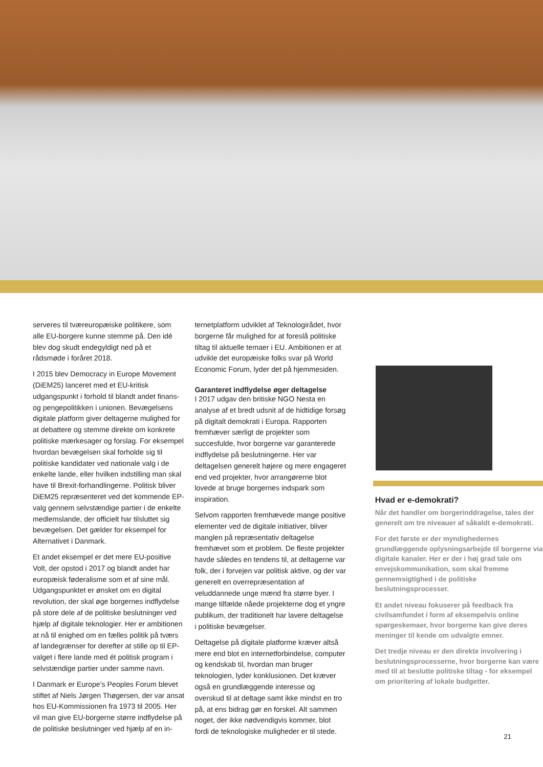serveres til tværeuropæiske politikere, som alle EU-borgere kunne stemme på. Den idé blev dog skudt endegyldigt ned på et rådsmøde i foråret 2018.
I 2015 blev Democracy in Europe Movement (DiEM25) lanceret med et EU-kritisk udgangspunkt i forhold til blandt andet finans- og pengepolitikken i unionen. Bevægelsens digitale platform giver deltagerne mulighed for at debattere og stemme direkte om konkrete politiske mærkesager og forslag. For eksempel hvordan bevægelsen skal forholde sig til politiske kandidater ved nationale valg i de enkelte lande, eller hvilken indstilling man skal have til Brexit-forhandlingerne. Politisk bliver DiEM25 repræsenteret ved det kommende EP-valg gennem selvstændige partier i de enkelte medlemslande, der officielt har tilsluttet sig bevægelsen. Det gælder for eksempel for Alternativet i Danmark.
Et andet eksempel er det mere EU-positive Volt, der opstod i 2017 og blandt andet har europæisk føderalisme som et af sine mål. Udgangspunktet er ønsket om en digital revolution, der skal øge borgernes indflydelse på store dele af de politiske beslutninger ved hjælp af digitale teknologier. Her er ambitionen at nå til enighed om en fælles politik på tværs af landegrænser for derefter at stille op til EP-valget i flere lande med ét politisk program i selvstændige partier under samme navn.
I Danmark er Europe’s Peoples Forum blevet stiftet af Niels Jørgen Thøgersen, der var ansat hos EU-Kommissionen fra 1973 til 2005. Her vil man give EU-borgerne større indflydelse på de politiske beslutninger ved hjælp af en in-
ternetplatform udviklet af Teknologirådet, hvor borgerne får mulighed for at foreslå politiske tiltag til aktuelle temaer i EU. Ambitionen er at udvikle det europæiske folks svar på World Economic Forum, lyder det på hjemmesiden.
Garanteret indflydelse øger deltagelse
I 2017 udgav den britiske NGO Nesta en analyse af et bredt udsnit af de hidtidige forsøg på digitalt demokrati i Europa. Rapporten fremhæver særligt de projekter som succesfulde, hvor borgerne var garanterede indflydelse på beslutningerne. Her var deltagelsen generelt højere og mere engageret end ved projekter, hvor arrangørerne blot lovede at bruge borgernes indspark som inspiration.
Selvom rapporten fremhævede mange positive elementer ved de digitale initiativer, bliver manglen på repræsentativ deltagelse fremhævet som et problem. De fleste projekter havde således en tendens til, at deltagerne var folk, der i forvejen var politisk aktive, og der var generelt en overrepræsentation af veluddannede unge mænd fra større byer. I mange tilfælde nåede projekterne dog et yngre publikum, der traditionelt har lavere deltagelse i politiske bevægelser.
Deltagelse på digitale platforme kræver altså mere end blot en internetforbindelse, computer og kendskab til, hvordan man bruger teknologien, lyder konklusionen. Det kræver også en grundlæggende interesse og overskud til at deltage samt ikke mindst en tro på, at ens bidrag gør en forskel. Alt sammen noget, der ikke nødvendigvis kommer, blot fordi de teknologiske muligheder er til stede.
Hvad er e-demokrati?
Når det handler om borgerinddragelse, tales der generelt om tre niveauer af såkaldt e-demokrati.
For det første er der myndighedernes grundlæggende oplysningsarbejde til borgerne via digitale kanaler. Her er der i høj grad tale om envejskommunikation, som skal fremme gennemsigtighed i de politiske beslutningsprocesser.
Et andet niveau fokuserer på feedback fra civilsamfundet i form af eksempelvis online spørgeskemaer, hvor borgerne kan give deres meninger til kende om udvalgte emner.
Det tredje niveau er den direkte involvering i beslutningsprocesserne, hvor borgerne kan være med til at beslutte politiske tiltag - for eksempel om prioritering af lokale budgetter.
21